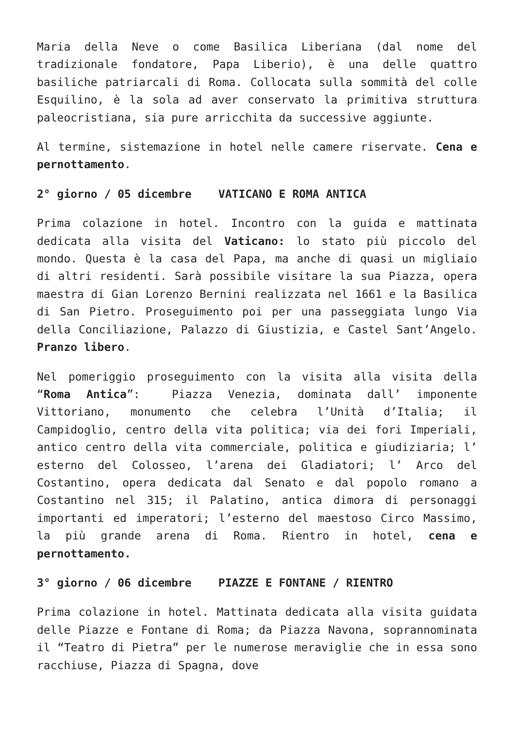Maria della Neve o come Basilica Liberiana (dal nome del tradizionale fondatore, Papa Liberio), è una delle quattro basiliche patriarcali di Roma. Collocata sulla sommità del colle Esquilino, è la sola ad aver conservato la primitiva struttura paleocristiana, sia pure arricchita da successive aggiunte.
Al termine, sistemazione in hotel nelle camere riservate. Cena e pernottamento.
2° giorno / 05 dicembre VATICANO E ROMA ANTICA
Prima colazione in hotel. Incontro con la guida e mattinata dedicata alla visita del Vaticano: lo stato più piccolo del mondo. Questa è la casa del Papa, ma anche di quasi un migliaio di altri residenti. Sarà possibile visitare la sua Piazza, opera maestra di Gian Lorenzo Bernini realizzata nel 1661 e la Basilica di San Pietro. Proseguimento poi per una passeggiata lungo Via della Conciliazione, Palazzo di Giustizia, e Castel Sant’Angelo. Pranzo libero.
Nel pomeriggio proseguimento con la visita alla visita della “Roma Antica”: Piazza Venezia, dominata dall’ imponente Vittoriano, monumento che celebra l’Unità d’Italia; il Campidoglio, centro della vita politica; via dei fori Imperiali, antico centro della vita commerciale, politica e giudiziaria; l’ esterno del Colosseo, l’arena dei Gladiatori; l’ Arco del Costantino, opera dedicata dal Senato e dal popolo romano a Costantino nel 315; il Palatino, antica dimora di personaggi importanti ed imperatori; l’esterno del maestoso Circo Massimo, la più grande arena di Roma. Rientro in hotel, cena e pernottamento.
3° giorno / 06 dicembre PIAZZE E FONTANE / RIENTRO
Prima colazione in hotel. Mattinata dedicata alla visita guidata delle Piazze e Fontane di Roma; da Piazza Navona, soprannominata il “Teatro di Pietra” per le numerose meraviglie che in essa sono racchiuse, Piazza di Spagna, dove